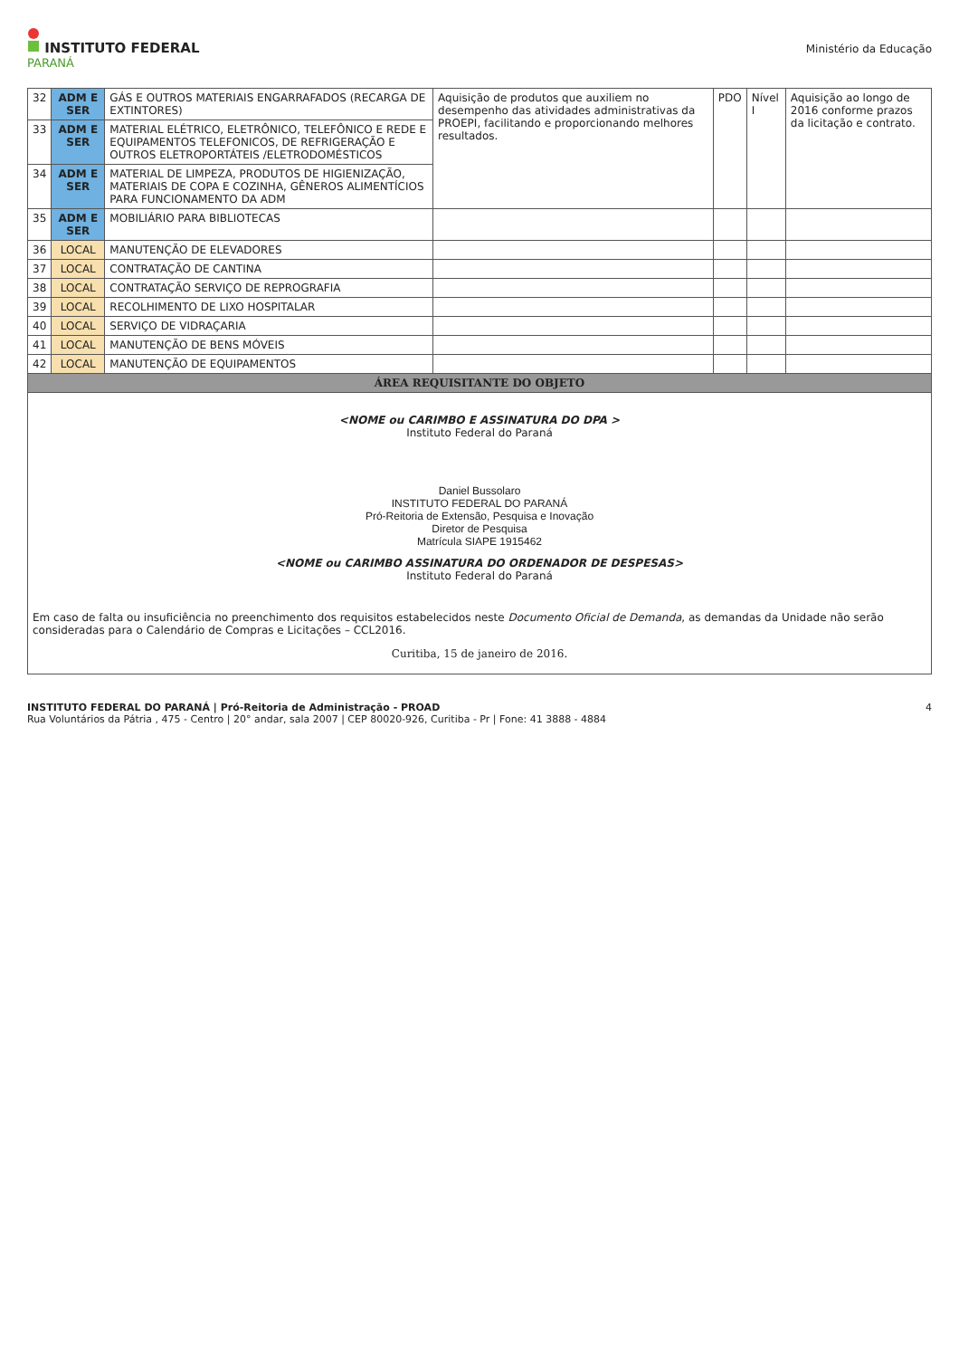INSTITUTO FEDERAL
PARANÁ
Ministério da Educação
| 32 | ADM E SER | GÁS E OUTROS MATERIAIS ENGARRAFADOS (RECARGA DE EXTINTORES) | Aquisição de produtos que auxiliem no desempenho das atividades administrativas da PROEPI, facilitando e proporcionando melhores resultados. | PDO | Nível I | Aquisição ao longo de 2016 conforme prazos da licitação e contrato. |
| 33 | ADM E SER | MATERIAL ELÉTRICO, ELETRÔNICO, TELEFÔNICO E REDE E EQUIPAMENTOS TELEFONICOS, DE REFRIGERAÇÃO E OUTROS ELETROPORTÁTEIS /ELETRODOMÉSTICOS | | | | |
| 34 | ADM E SER | MATERIAL DE LIMPEZA, PRODUTOS DE HIGIENIZAÇÃO, MATERIAIS DE COPA E COZINHA, GÊNEROS ALIMENTÍCIOS PARA FUNCIONAMENTO DA ADM | | | | |
| 35 | ADM E SER | MOBILIÁRIO PARA BIBLIOTECAS | | | | |
| 36 | LOCAL | MANUTENÇÃO DE ELEVADORES | | | | |
| 37 | LOCAL | CONTRATAÇÃO DE CANTINA | | | | |
| 38 | LOCAL | CONTRATAÇÃO SERVIÇO DE REPROGRAFIA | | | | |
| 39 | LOCAL | RECOLHIMENTO DE LIXO HOSPITALAR | | | | |
| 40 | LOCAL | SERVIÇO DE VIDRAÇARIA | | | | |
| 41 | LOCAL | MANUTENÇÃO DE BENS MÓVEIS | | | | |
| 42 | LOCAL | MANUTENÇÃO DE EQUIPAMENTOS | | | | |
| ÁREA REQUISITANTE DO OBJETO | | | | | | |
| <NOME ou CARIMBO E ASSINATURA DO DPA > Instituto Federal do Paraná Daniel Bussolaro INSTITUTO FEDERAL DO PARANÁ Pró-Reitoria de Extensão, Pesquisa e Inovação Diretor de Pesquisa Matrícula SIAPE 1915462 <NOME ou CARIMBO ASSINATURA DO ORDENADOR DE DESPESAS> Instituto Federal do Paraná Em caso de falta ou insuficiência no preenchimento dos requisitos estabelecidos neste Documento Oficial de Demanda , as demandas da Unidade não serão consideradas para o Calendário de Compras e Licitações – CCL2016. Curitiba, 15 de janeiro de 2016. | | | | | | |
INSTITUTO FEDERAL DO PARANÁ | Pró-Reitoria de Administração - PROAD
Rua Voluntários da Pátria , 475 - Centro | 20° andar, sala 2007 | CEP 80020-926, Curitiba - Pr | Fone: 41 3888 - 4884
4